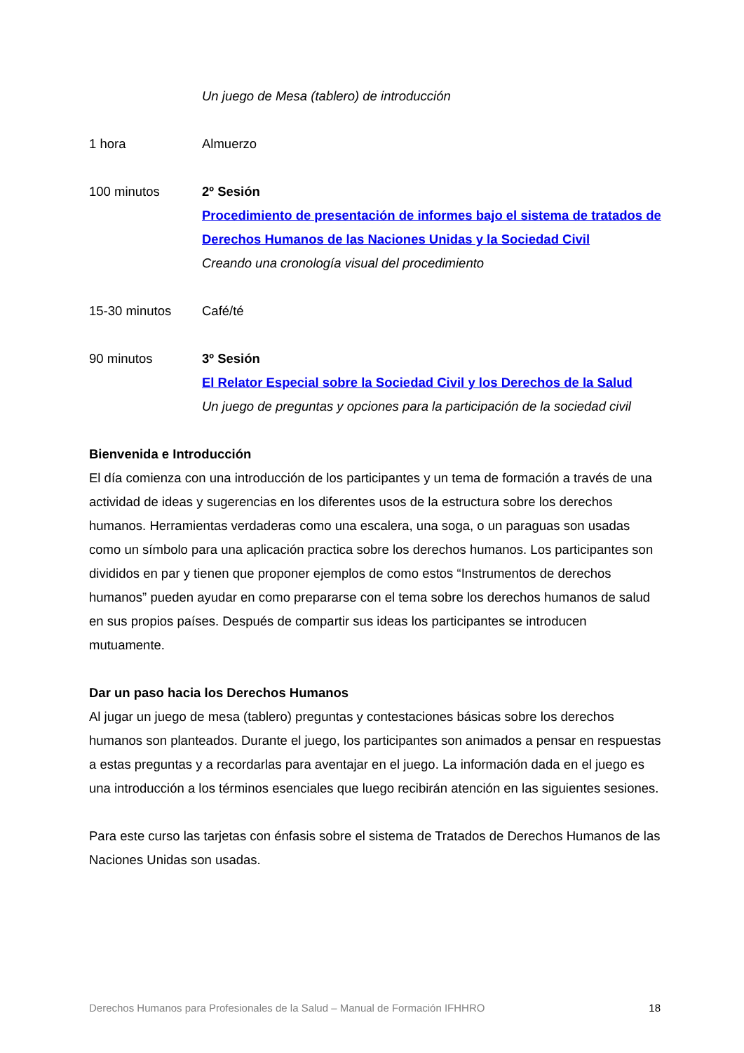Un juego de Mesa (tablero) de introducción
1 hora Almuerzo
100 minutos 2º Sesión
Procedimiento de presentación de informes bajo el sistema de tratados de Derechos Humanos de las Naciones Unidas y la Sociedad Civil
Creando una cronología visual del procedimiento
15-30 minutos Café/té
90 minutos 3º Sesión
El Relator Especial sobre la Sociedad Civil y los Derechos de la Salud
Un juego de preguntas y opciones para la participación de la sociedad civil
Bienvenida e Introducción
El día comienza con una introducción de los participantes y un tema de formación a través de una actividad de ideas y sugerencias en los diferentes usos de la estructura sobre los derechos humanos. Herramientas verdaderas como una escalera, una soga, o un paraguas son usadas como un símbolo para una aplicación practica sobre los derechos humanos. Los participantes son divididos en par y tienen que proponer ejemplos de como estos “Instrumentos de derechos humanos” pueden ayudar en como prepararse con el tema sobre los derechos humanos de salud en sus propios países. Después de compartir sus ideas los participantes se introducen mutuamente.
Dar un paso hacia los Derechos Humanos
Al jugar un juego de mesa (tablero) preguntas y contestaciones básicas sobre los derechos humanos son planteados. Durante el juego, los participantes son animados a pensar en respuestas a estas preguntas y a recordarlas para aventajar en el juego. La información dada en el juego es una introducción a los términos esenciales que luego recibirán atención en las siguientes sesiones.
Para este curso las tarjetas con énfasis sobre el sistema de Tratados de Derechos Humanos de las Naciones Unidas son usadas.
Derechos Humanos para Profesionales de la Salud – Manual de Formación IFHHRO 18